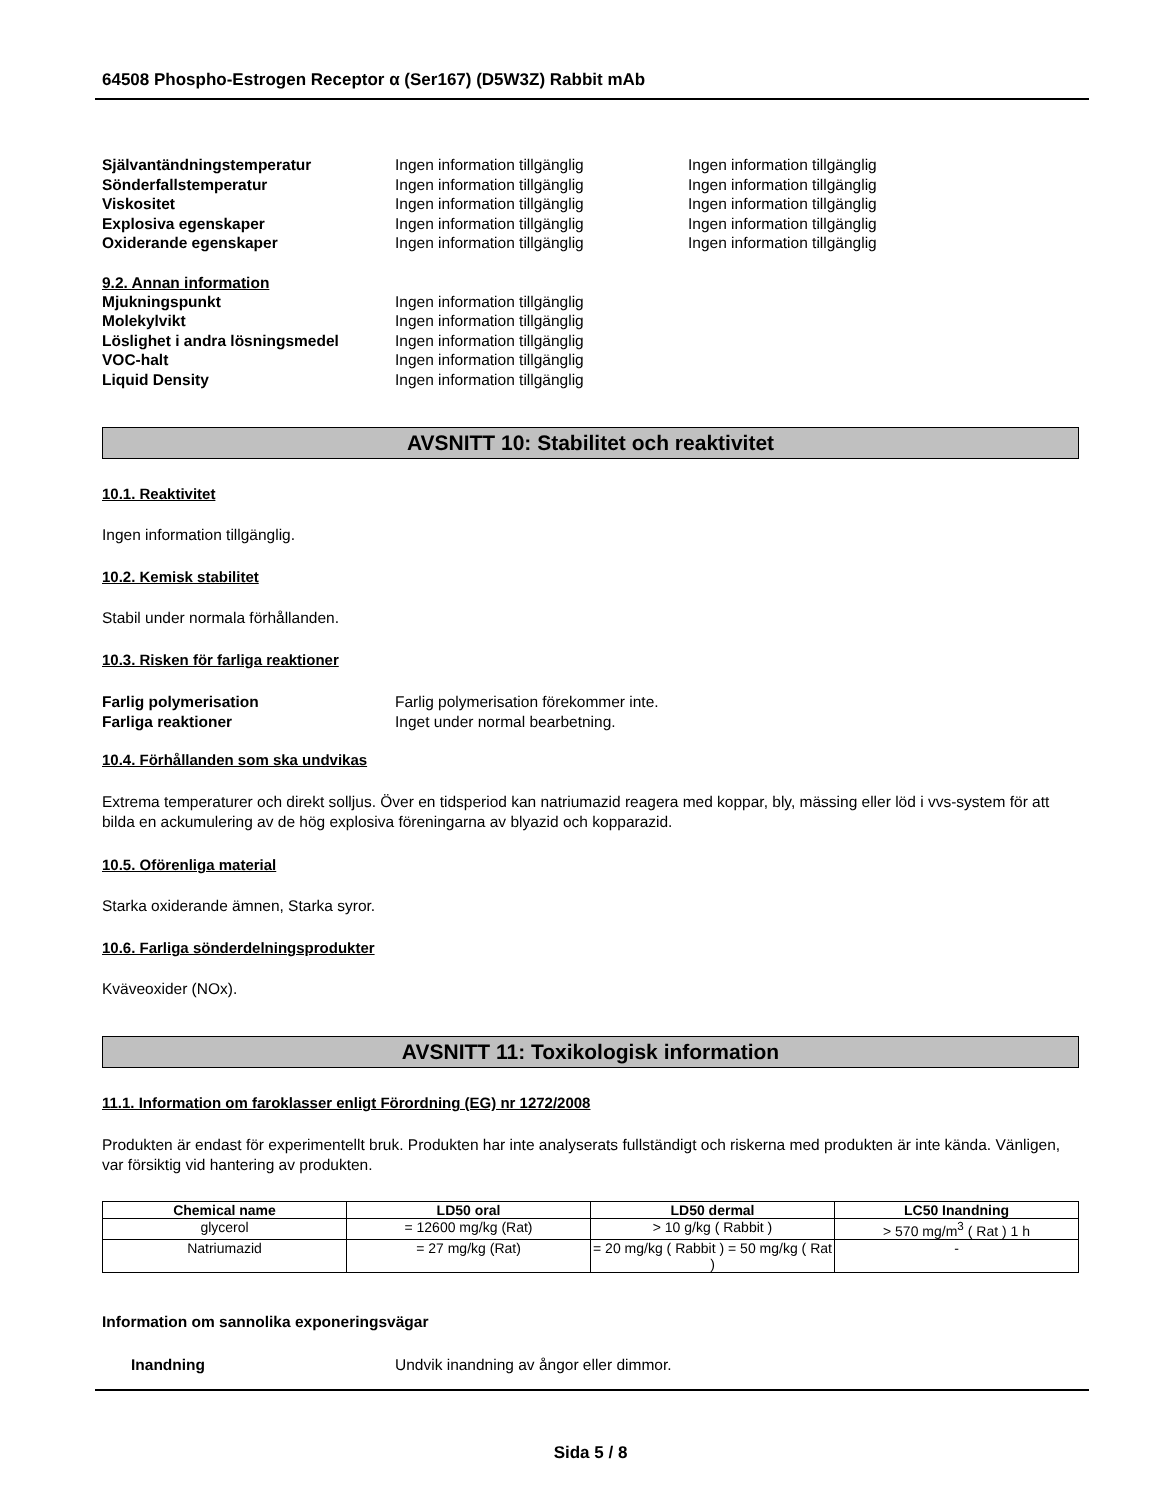64508 Phospho-Estrogen Receptor α (Ser167) (D5W3Z) Rabbit mAb
Självantändningstemperatur Ingen information tillgänglig Ingen information tillgänglig
Sönderfallstemperatur Ingen information tillgänglig Ingen information tillgänglig
Viskositet Ingen information tillgänglig Ingen information tillgänglig
Explosiva egenskaper Ingen information tillgänglig Ingen information tillgänglig
Oxiderande egenskaper Ingen information tillgänglig Ingen information tillgänglig
9.2. Annan information
Mjukningspunkt Ingen information tillgänglig
Molekylvikt Ingen information tillgänglig
Löslighet i andra lösningsmedel Ingen information tillgänglig
VOC-halt Ingen information tillgänglig
Liquid Density Ingen information tillgänglig
AVSNITT 10: Stabilitet och reaktivitet
10.1. Reaktivitet
Ingen information tillgänglig.
10.2. Kemisk stabilitet
Stabil under normala förhållanden.
10.3. Risken för farliga reaktioner
Farlig polymerisation Farlig polymerisation förekommer inte.
Farliga reaktioner Inget under normal bearbetning.
10.4. Förhållanden som ska undvikas
Extrema temperaturer och direkt solljus. Över en tidsperiod kan natriumazid reagera med koppar, bly, mässing eller löd i vvs-system för att bilda en ackumulering av de hög explosiva föreningarna av blyazid och kopparazid.
10.5. Oförenliga material
Starka oxiderande ämnen, Starka syror.
10.6. Farliga sönderdelningsprodukter
Kväveoxider (NOx).
AVSNITT 11: Toxikologisk information
11.1. Information om faroklasser enligt Förordning (EG) nr 1272/2008
Produkten är endast för experimentellt bruk. Produkten har inte analyserats fullständigt och riskerna med produkten är inte kända. Vänligen, var försiktig vid hantering av produkten.
| Chemical name | LD50 oral | LD50 dermal | LC50 Inandning |
| --- | --- | --- | --- |
| glycerol | = 12600 mg/kg (Rat) | > 10 g/kg ( Rabbit ) | > 570 mg/m<sup>3</sup> ( Rat ) 1 h |
| Natriumazid | = 27 mg/kg (Rat) | = 20 mg/kg ( Rabbit ) = 50 mg/kg ( Rat ) | - |
Information om sannolika exponeringsvägar
Inandning Undvik inandning av ångor eller dimmor.
Sida 5 / 8